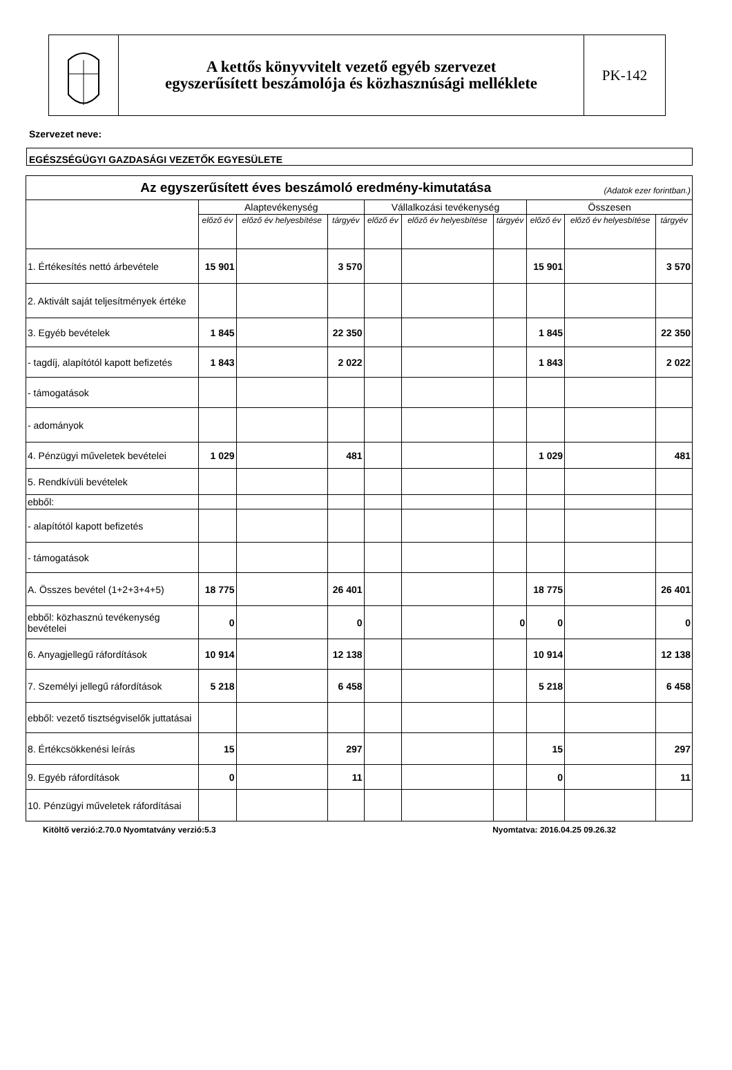A kettős könyvvitelt vezető egyéb szervezet
egyszerűsített beszámolója és közhasznúsági melléklete
PK-142
Szervezet neve:
EGÉSZSÉGÜGYI GAZDASÁGI VEZETŐK EGYESÜLETE
| Az egyszerűsített éves beszámoló eredmény-kimutatása (Adatok ezer forintban.) | | | | | | | | | |
| --- | --- | --- | --- | --- | --- | --- | --- | --- | --- |
| | Alaptevékenység | | | Vállalkozási tevékenység | | | Összesen | | |
| | előző év | előző év helyesbítése | tárgyév | előző év | előző év helyesbítése | tárgyév | előző év | előző év helyesbítése | tárgyév |
| 1. Értékesítés nettó árbevétele | 15 901 | | 3 570 | | | | 15 901 | | 3 570 |
| 2. Aktivált saját teljesítmények értéke | | | | | | | | | |
| 3. Egyéb bevételek | 1 845 | | 22 350 | | | | 1 845 | | 22 350 |
| - tagdíj, alapítótól kapott befizetés | 1 843 | | 2 022 | | | | 1 843 | | 2 022 |
| - támogatások | | | | | | | | | |
| - adományok | | | | | | | | | |
| 4. Pénzügyi műveletek bevételei | 1 029 | | 481 | | | | 1 029 | | 481 |
| 5. Rendkívüli bevételek | | | | | | | | | |
| ebből: | | | | | | | | | |
| - alapítótól kapott befizetés | | | | | | | | | |
| - támogatások | | | | | | | | | |
| A. Összes bevétel (1+2+3+4+5) | 18 775 | | 26 401 | | | | 18 775 | | 26 401 |
| ebből: közhasznú tevékenység bevételei | 0 | | 0 | | | 0 | 0 | | 0 |
| 6. Anyagjellegű ráfordítások | 10 914 | | 12 138 | | | | 10 914 | | 12 138 |
| 7. Személyi jellegű ráfordítások | 5 218 | | 6 458 | | | | 5 218 | | 6 458 |
| ebből: vezető tisztségviselők juttatásai | | | | | | | | | |
| 8. Értékcsökkenési leírás | 15 | | 297 | | | | 15 | | 297 |
| 9. Egyéb ráfordítások | 0 | | 11 | | | | 0 | | 11 |
| 10. Pénzügyi műveletek ráfordításai | | | | | | | | | |
Kitöltő verzió:2.70.0 Nyomtatvány verzió:5.3 Nyomtatva: 2016.04.25 09.26.32